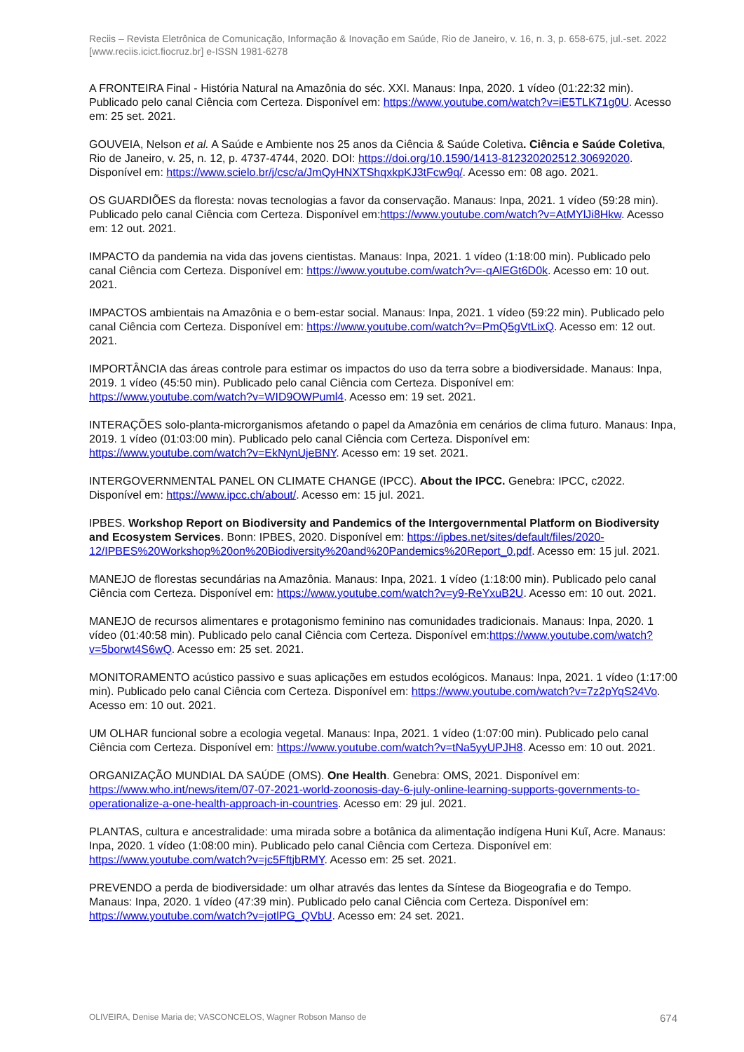Reciis – Revista Eletrônica de Comunicação, Informação & Inovação em Saúde, Rio de Janeiro, v. 16, n. 3, p. 658-675, jul.-set. 2022
[www.reciis.icict.fiocruz.br] e-ISSN 1981-6278
A FRONTEIRA Final - História Natural na Amazônia do séc. XXI. Manaus: Inpa, 2020. 1 vídeo (01:22:32 min). Publicado pelo canal Ciência com Certeza. Disponível em: https://www.youtube.com/watch?v=iE5TLK71g0U. Acesso em: 25 set. 2021.
GOUVEIA, Nelson et al. A Saúde e Ambiente nos 25 anos da Ciência & Saúde Coletiva. Ciência e Saúde Coletiva, Rio de Janeiro, v. 25, n. 12, p. 4737-4744, 2020. DOI: https://doi.org/10.1590/1413-812320202512.30692020. Disponível em: https://www.scielo.br/j/csc/a/JmQyHNXTShqxkpKJ3tFcw9q/. Acesso em: 08 ago. 2021.
OS GUARDIÕES da floresta: novas tecnologias a favor da conservação. Manaus: Inpa, 2021. 1 vídeo (59:28 min). Publicado pelo canal Ciência com Certeza. Disponível em:https://www.youtube.com/watch?v=AtMYlJi8Hkw. Acesso em: 12 out. 2021.
IMPACTO da pandemia na vida das jovens cientistas. Manaus: Inpa, 2021. 1 vídeo (1:18:00 min). Publicado pelo canal Ciência com Certeza. Disponível em: https://www.youtube.com/watch?v=-qAlEGt6D0k. Acesso em: 10 out. 2021.
IMPACTOS ambientais na Amazônia e o bem-estar social. Manaus: Inpa, 2021. 1 vídeo (59:22 min). Publicado pelo canal Ciência com Certeza. Disponível em: https://www.youtube.com/watch?v=PmQ5gVtLixQ. Acesso em: 12 out. 2021.
IMPORTÂNCIA das áreas controle para estimar os impactos do uso da terra sobre a biodiversidade. Manaus: Inpa, 2019. 1 vídeo (45:50 min). Publicado pelo canal Ciência com Certeza. Disponível em: https://www.youtube.com/watch?v=WID9OWPuml4. Acesso em: 19 set. 2021.
INTERAÇÕES solo-planta-microrganismos afetando o papel da Amazônia em cenários de clima futuro. Manaus: Inpa, 2019. 1 vídeo (01:03:00 min). Publicado pelo canal Ciência com Certeza. Disponível em: https://www.youtube.com/watch?v=EkNynUjeBNY. Acesso em: 19 set. 2021.
INTERGOVERNMENTAL PANEL ON CLIMATE CHANGE (IPCC). About the IPCC. Genebra: IPCC, c2022. Disponível em: https://www.ipcc.ch/about/. Acesso em: 15 jul. 2021.
IPBES. Workshop Report on Biodiversity and Pandemics of the Intergovernmental Platform on Biodiversity and Ecosystem Services. Bonn: IPBES, 2020. Disponível em: https://ipbes.net/sites/default/files/2020-12/IPBES%20Workshop%20on%20Biodiversity%20and%20Pandemics%20Report_0.pdf. Acesso em: 15 jul. 2021.
MANEJO de florestas secundárias na Amazônia. Manaus: Inpa, 2021. 1 vídeo (1:18:00 min). Publicado pelo canal Ciência com Certeza. Disponível em: https://www.youtube.com/watch?v=y9-ReYxuB2U. Acesso em: 10 out. 2021.
MANEJO de recursos alimentares e protagonismo feminino nas comunidades tradicionais. Manaus: Inpa, 2020. 1 vídeo (01:40:58 min). Publicado pelo canal Ciência com Certeza. Disponível em:https://www.youtube.com/watch?v=5borwt4S6wQ. Acesso em: 25 set. 2021.
MONITORAMENTO acústico passivo e suas aplicações em estudos ecológicos. Manaus: Inpa, 2021. 1 vídeo (1:17:00 min). Publicado pelo canal Ciência com Certeza. Disponível em: https://www.youtube.com/watch?v=7z2pYqS24Vo. Acesso em: 10 out. 2021.
UM OLHAR funcional sobre a ecologia vegetal. Manaus: Inpa, 2021. 1 vídeo (1:07:00 min). Publicado pelo canal Ciência com Certeza. Disponível em: https://www.youtube.com/watch?v=tNa5yyUPJH8. Acesso em: 10 out. 2021.
ORGANIZAÇÃO MUNDIAL DA SAÚDE (OMS). One Health. Genebra: OMS, 2021. Disponível em: https://www.who.int/news/item/07-07-2021-world-zoonosis-day-6-july-online-learning-supports-governments-to-operationalize-a-one-health-approach-in-countries. Acesso em: 29 jul. 2021.
PLANTAS, cultura e ancestralidade: uma mirada sobre a botânica da alimentação indígena Huni Kuĩ, Acre. Manaus: Inpa, 2020. 1 vídeo (1:08:00 min). Publicado pelo canal Ciência com Certeza. Disponível em: https://www.youtube.com/watch?v=jc5FftjbRMY. Acesso em: 25 set. 2021.
PREVENDO a perda de biodiversidade: um olhar através das lentes da Síntese da Biogeografia e do Tempo. Manaus: Inpa, 2020. 1 vídeo (47:39 min). Publicado pelo canal Ciência com Certeza. Disponível em: https://www.youtube.com/watch?v=jotlPG_QVbU. Acesso em: 24 set. 2021.
OLIVEIRA, Denise Maria de; VASCONCELOS, Wagner Robson Manso de 674